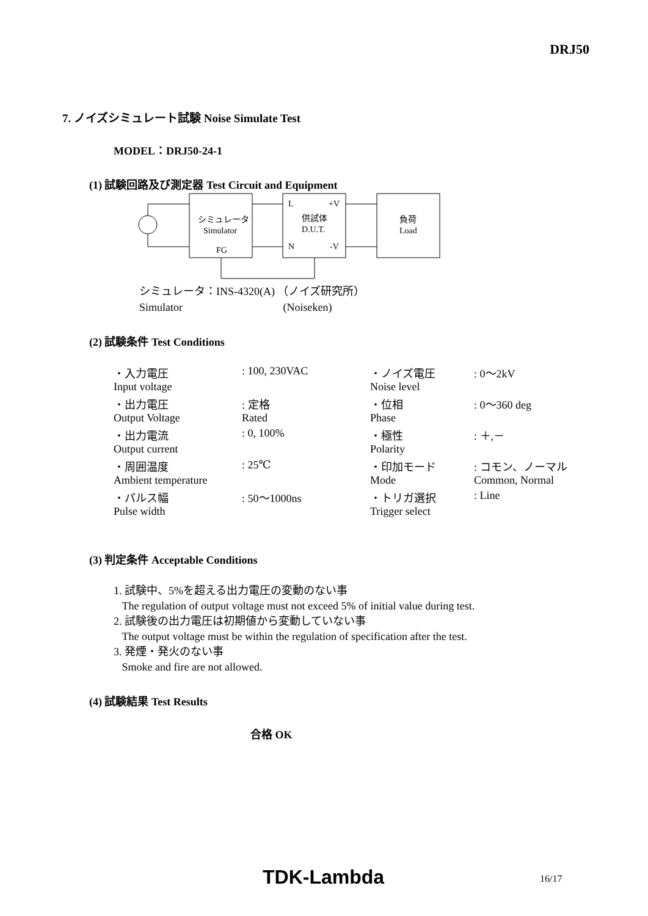DRJ50
7. ノイズシミュレート試験 Noise Simulate Test
MODEL：DRJ50-24-1
(1) 試験回路及び測定器 Test Circuit and Equipment
シミュレータ
Simulator
FG
L
+V
供試体
D.U.T.
N
-V
負荷
Load
シミュレータ：INS-4320(A) （ノイズ研究所）
Simulator (Noiseken)
(2) 試験条件 Test Conditions
| ・入力電圧 | : 100, 230VAC | ・ノイズ電圧 | : 0～2kV |
| Input voltage | | Noise level | |
| ・出力電圧 | : 定格 | ・位相 | : 0～360 deg |
| Output Voltage | Rated | Phase | |
| ・出力電流 | : 0, 100% | ・極性 | : ＋,－ |
| Output current | | Polarity | |
| ・周囲温度 | : 25℃ | ・印加モード | : コモン、ノーマル |
| Ambient temperature | | Mode | Common, Normal |
| ・パルス幅 | : 50～1000ns | ・トリガ選択 | : Line |
| Pulse width | | Trigger select | |
(3) 判定条件 Acceptable Conditions
1. 試験中、5%を超える出力電圧の変動のない事
The regulation of output voltage must not exceed 5% of initial value during test.
2. 試験後の出力電圧は初期値から変動していない事
The output voltage must be within the regulation of specification after the test.
3. 発煙・発火のない事
Smoke and fire are not allowed.
(4) 試験結果 Test Results
合格 OK
TDK-Lambda 16/17